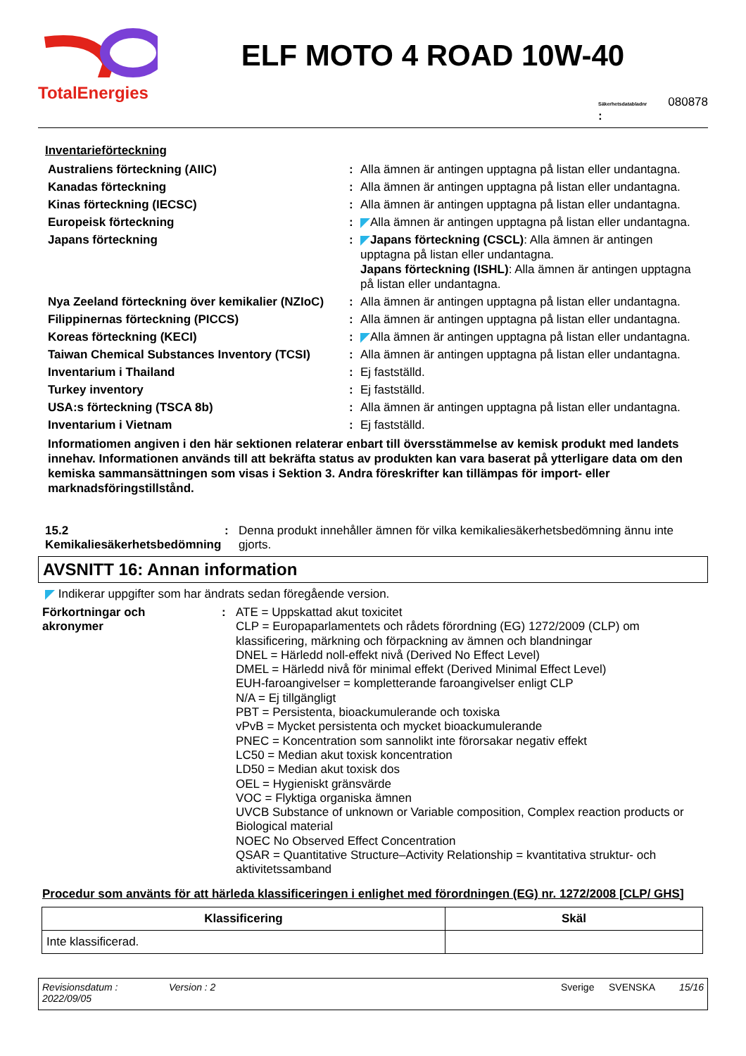TotalEnergies
ELF MOTO 4 ROAD 10W-40
Säkerhetsdatabladnr
: 080878
Inventarieförteckning
| Australiens förteckning (AIIC) | : | Alla ämnen är antingen upptagna på listan eller undantagna. |
| Kanadas förteckning | : | Alla ämnen är antingen upptagna på listan eller undantagna. |
| Kinas förteckning (IECSC) | : | Alla ämnen är antingen upptagna på listan eller undantagna. |
| Europeisk förteckning | : | Alla ämnen är antingen upptagna på listan eller undantagna. |
| Japans förteckning | : | Japans förteckning (CSCL) : Alla ämnen är antingen upptagna på listan eller undantagna. Japans förteckning (ISHL) : Alla ämnen är antingen upptagna på listan eller undantagna. |
| Nya Zeeland förteckning över kemikalier (NZIoC) | : | Alla ämnen är antingen upptagna på listan eller undantagna. |
| Filippinernas förteckning (PICCS) | : | Alla ämnen är antingen upptagna på listan eller undantagna. |
| Koreas förteckning (KECI) | : | Alla ämnen är antingen upptagna på listan eller undantagna. |
| Taiwan Chemical Substances Inventory (TCSI) | : | Alla ämnen är antingen upptagna på listan eller undantagna. |
| Inventarium i Thailand | : | Ej fastställd. |
| Turkey inventory | : | Ej fastställd. |
| USA:s förteckning (TSCA 8b) | : | Alla ämnen är antingen upptagna på listan eller undantagna. |
| Inventarium i Vietnam | : | Ej fastställd. |
Informatiomen angiven i den här sektionen relaterar enbart till översstämmelse av kemisk produkt med landets innehav. Informationen används till att bekräfta status av produkten kan vara baserat på ytterligare data om den kemiska sammansättningen som visas i Sektion 3. Andra föreskrifter kan tillämpas för import- eller marknadsföringstillstånd.
15.2
Kemikaliesäkerhetsbedömning
: Denna produkt innehåller ämnen för vilka kemikaliesäkerhetsbedömning ännu inte gjorts.
AVSNITT 16: Annan information
Indikerar uppgifter som har ändrats sedan föregående version.
Förkortningar och
akronymer
: ATE = Uppskattad akut toxicitet
CLP = Europaparlamentets och rådets förordning (EG) 1272/2009 (CLP) om klassificering, märkning och förpackning av ämnen och blandningar
DNEL = Härledd noll-effekt nivå (Derived No Effect Level)
DMEL = Härledd nivå för minimal effekt (Derived Minimal Effect Level)
EUH-faroangivelser = kompletterande faroangivelser enligt CLP
N/A = Ej tillgängligt
PBT = Persistenta, bioackumulerande och toxiska
vPvB = Mycket persistenta och mycket bioackumulerande
PNEC = Koncentration som sannolikt inte förorsakar negativ effekt
LC50 = Median akut toxisk koncentration
LD50 = Median akut toxisk dos
OEL = Hygieniskt gränsvärde
VOC = Flyktiga organiska ämnen
UVCB Substance of unknown or Variable composition, Complex reaction products or Biological material
NOEC No Observed Effect Concentration
QSAR = Quantitative Structure–Activity Relationship = kvantitativa struktur- och aktivitetssamband
Procedur som använts för att härleda klassificeringen i enlighet med förordningen (EG) nr. 1272/2008 [CLP/ GHS]
| Klassificering | Skäl |
| --- | --- |
| Inte klassificerad. | |
Revisionsdatum :
2022/09/05
Version : 2 Sverige SVENSKA 15/16